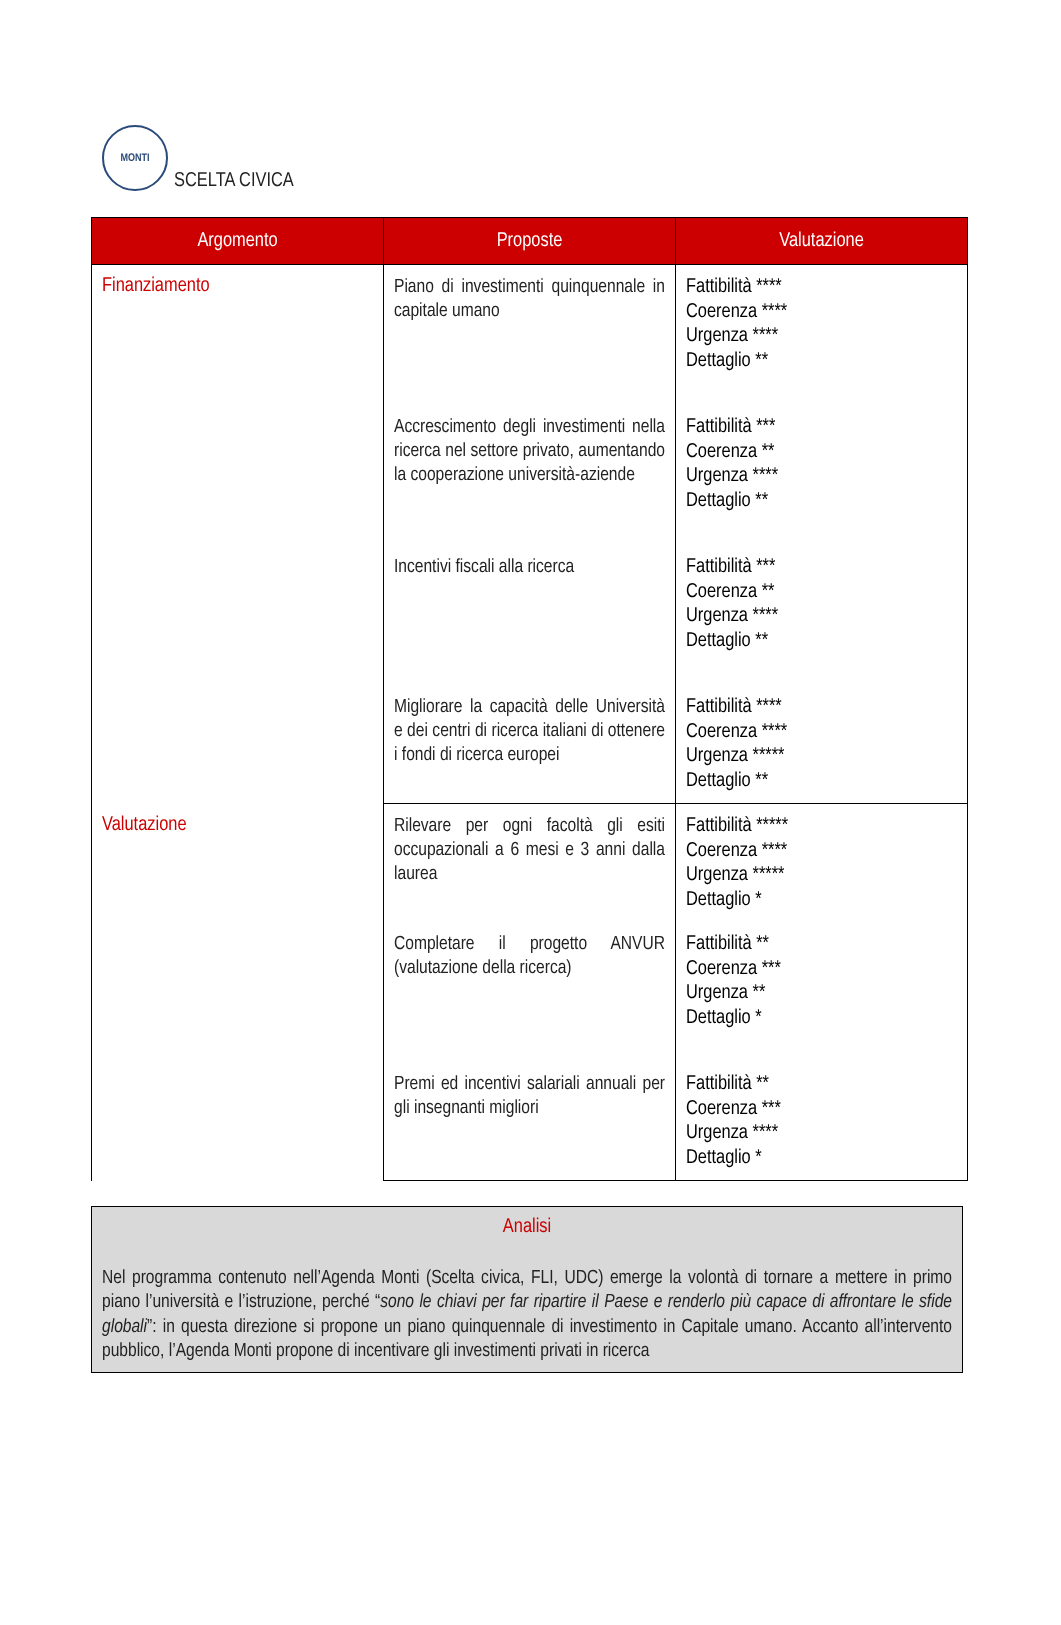MONTI
SCELTA CIVICA
| Argomento | Proposte | Valutazione |
| --- | --- | --- |
| Finanziamento | Piano di investimenti quinquennale in capitale umano | Fattibilità **** Coerenza **** Urgenza **** Dettaglio ** |
| | Accrescimento degli investimenti nella ricerca nel settore privato, aumentando la cooperazione università-aziende | Fattibilità *** Coerenza ** Urgenza **** Dettaglio ** |
| | Incentivi fiscali alla ricerca | Fattibilità *** Coerenza ** Urgenza **** Dettaglio ** |
| | Migliorare la capacità delle Università e dei centri di ricerca italiani di ottenere i fondi di ricerca europei | Fattibilità **** Coerenza **** Urgenza ***** Dettaglio ** |
| Valutazione | Rilevare per ogni facoltà gli esiti occupazionali a 6 mesi e 3 anni dalla laurea | Fattibilità ***** Coerenza **** Urgenza ***** Dettaglio * |
| | Completare il progetto ANVUR (valutazione della ricerca) | Fattibilità ** Coerenza *** Urgenza ** Dettaglio * |
| | Premi ed incentivi salariali annuali per gli insegnanti migliori | Fattibilità ** Coerenza *** Urgenza **** Dettaglio * |
Analisi
Nel programma contenuto nell’Agenda Monti (Scelta civica, FLI, UDC) emerge la volontà di tornare a mettere in primo piano l’università e l’istruzione, perché “sono le chiavi per far ripartire il Paese e renderlo più capace di affrontare le sfide globali”: in questa direzione si propone un piano quinquennale di investimento in Capitale umano. Accanto all’intervento pubblico, l’Agenda Monti propone di incentivare gli investimenti privati in ricerca